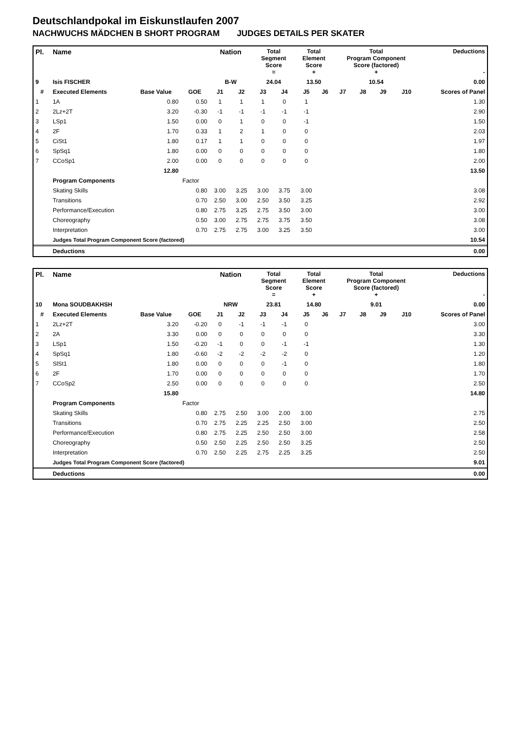Deutschlandpokal im Eiskunstlaufen 2007
NACHWUCHS MÄDCHEN B SHORT PROGRAM JUDGES DETAILS PER SKATER
| Pl. | Name | | | Nation | | Total Segment Score = | | Total Element Score + | | Total Program Component Score (factored) + | | | | Deductions - |
| --- | --- | --- | --- | --- | --- | --- | --- | --- | --- | --- | --- | --- | --- | --- |
| 9 | Isis FISCHER | | | B-W | | 24.04 | | 13.50 | | 10.54 | | | | 0.00 |
| # | Executed Elements | Base Value | GOE | J1 | J2 | J3 | J4 | J5 | J6 | J7 | J8 | J9 | J10 | Scores of Panel |
| 1 | 1A | 0.80 | 0.50 | 1 | 1 | 1 | 0 | 1 | | | | | | 1.30 |
| 2 | 2Lz+2T | 3.20 | -0.30 | -1 | -1 | -1 | -1 | -1 | | | | | | 2.90 |
| 3 | LSp1 | 1.50 | 0.00 | 0 | 1 | 0 | 0 | -1 | | | | | | 1.50 |
| 4 | 2F | 1.70 | 0.33 | 1 | 2 | 1 | 0 | 0 | | | | | | 2.03 |
| 5 | CiSt1 | 1.80 | 0.17 | 1 | 1 | 0 | 0 | 0 | | | | | | 1.97 |
| 6 | SpSq1 | 1.80 | 0.00 | 0 | 0 | 0 | 0 | 0 | | | | | | 1.80 |
| 7 | CCoSp1 | 2.00 | 0.00 | 0 | 0 | 0 | 0 | 0 | | | | | | 2.00 |
| | | 12.80 | | | | | | | | | | | | 13.50 |
| | Program Components | | Factor | | | | | | | | | | | |
| | Skating Skills | | 0.80 | 3.00 | 3.25 | 3.00 | 3.75 | 3.00 | | | | | | 3.08 |
| | Transitions | | 0.70 | 2.50 | 3.00 | 2.50 | 3.50 | 3.25 | | | | | | 2.92 |
| | Performance/Execution | | 0.80 | 2.75 | 3.25 | 2.75 | 3.50 | 3.00 | | | | | | 3.00 |
| | Choreography | | 0.50 | 3.00 | 2.75 | 2.75 | 3.75 | 3.50 | | | | | | 3.08 |
| | Interpretation | | 0.70 | 2.75 | 2.75 | 3.00 | 3.25 | 3.50 | | | | | | 3.00 |
| | Judges Total Program Component Score (factored) | | | | | | | | | | | | | 10.54 |
| | Deductions | | | | | | | | | | | | | 0.00 |
| Pl. | Name | | | Nation | | Total Segment Score = | | Total Element Score + | | Total Program Component Score (factored) + | | | | Deductions - |
| --- | --- | --- | --- | --- | --- | --- | --- | --- | --- | --- | --- | --- | --- | --- |
| 10 | Mona SOUDBAKHSH | | | NRW | | 23.81 | | 14.80 | | 9.01 | | | | 0.00 |
| # | Executed Elements | Base Value | GOE | J1 | J2 | J3 | J4 | J5 | J6 | J7 | J8 | J9 | J10 | Scores of Panel |
| 1 | 2Lz+2T | 3.20 | -0.20 | 0 | -1 | -1 | -1 | 0 | | | | | | 3.00 |
| 2 | 2A | 3.30 | 0.00 | 0 | 0 | 0 | 0 | 0 | | | | | | 3.30 |
| 3 | LSp1 | 1.50 | -0.20 | -1 | 0 | 0 | -1 | -1 | | | | | | 1.30 |
| 4 | SpSq1 | 1.80 | -0.60 | -2 | -2 | -2 | -2 | 0 | | | | | | 1.20 |
| 5 | SlSt1 | 1.80 | 0.00 | 0 | 0 | 0 | -1 | 0 | | | | | | 1.80 |
| 6 | 2F | 1.70 | 0.00 | 0 | 0 | 0 | 0 | 0 | | | | | | 1.70 |
| 7 | CCoSp2 | 2.50 | 0.00 | 0 | 0 | 0 | 0 | 0 | | | | | | 2.50 |
| | | 15.80 | | | | | | | | | | | | 14.80 |
| | Program Components | | Factor | | | | | | | | | | | |
| | Skating Skills | | 0.80 | 2.75 | 2.50 | 3.00 | 2.00 | 3.00 | | | | | | 2.75 |
| | Transitions | | 0.70 | 2.75 | 2.25 | 2.25 | 2.50 | 3.00 | | | | | | 2.50 |
| | Performance/Execution | | 0.80 | 2.75 | 2.25 | 2.50 | 2.50 | 3.00 | | | | | | 2.58 |
| | Choreography | | 0.50 | 2.50 | 2.25 | 2.50 | 2.50 | 3.25 | | | | | | 2.50 |
| | Interpretation | | 0.70 | 2.50 | 2.25 | 2.75 | 2.25 | 3.25 | | | | | | 2.50 |
| | Judges Total Program Component Score (factored) | | | | | | | | | | | | | 9.01 |
| | Deductions | | | | | | | | | | | | | 0.00 |